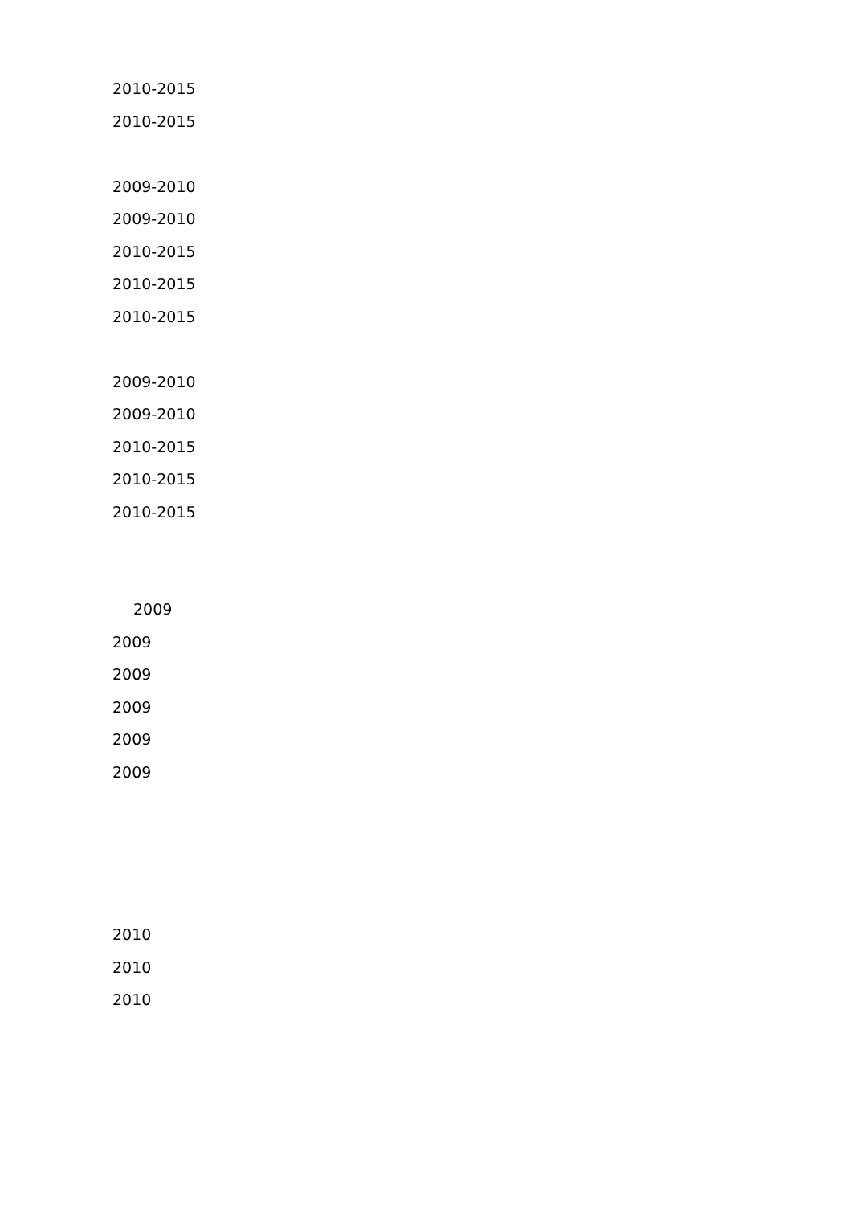2010-2015
2010-2015
2009-2010
2009-2010
2010-2015
2010-2015
2010-2015
2009-2010
2009-2010
2010-2015
2010-2015
2010-2015
2009
2009
2009
2009
2009
2009
2010
2010
2010